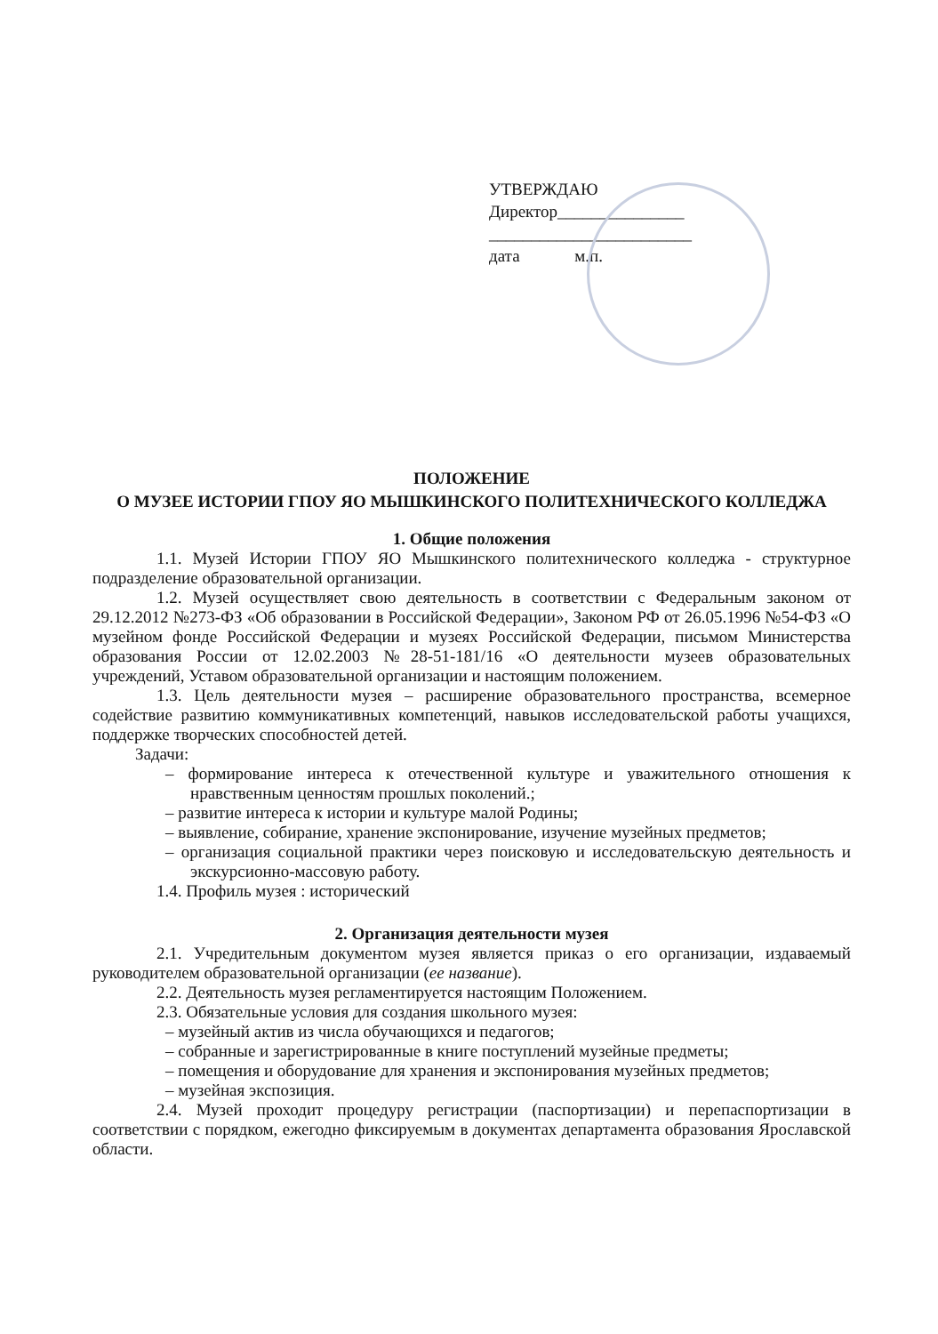УТВЕРЖДАЮ
Директор_______________
________________________
дата м.п.
ПОЛОЖЕНИЕ
О МУЗЕЕ ИСТОРИИ ГПОУ ЯО МЫШКИНСКОГО ПОЛИТЕХНИЧЕСКОГО КОЛЛЕДЖА
1. Общие положения
1.1. Музей Истории ГПОУ ЯО Мышкинского политехнического колледжа - структурное подразделение образовательной организации.
1.2. Музей осуществляет свою деятельность в соответствии с Федеральным законом от 29.12.2012 №273-ФЗ «Об образовании в Российской Федерации», Законом РФ от 26.05.1996 №54-ФЗ «О музейном фонде Российской Федерации и музеях Российской Федерации, письмом Министерства образования России от 12.02.2003 №28-51-181/16 «О деятельности музеев образовательных учреждений, Уставом образовательной организации и настоящим положением.
1.3. Цель деятельности музея – расширение образовательного пространства, всемерное содействие развитию коммуникативных компетенций, навыков исследовательской работы учащихся, поддержке творческих способностей детей.
Задачи:
– формирование интереса к отечественной культуре и уважительного отношения к нравственным ценностям прошлых поколений.;
– развитие интереса к истории и культуре малой Родины;
– выявление, собирание, хранение экспонирование, изучение музейных предметов;
– организация социальной практики через поисковую и исследовательскую деятельность и экскурсионно-массовую работу.
1.4. Профиль музея : исторический
2. Организация деятельности музея
2.1. Учредительным документом музея является приказ о его организации, издаваемый руководителем образовательной организации (ее название).
2.2. Деятельность музея регламентируется настоящим Положением.
2.3. Обязательные условия для создания школьного музея:
– музейный актив из числа обучающихся и педагогов;
– собранные и зарегистрированные в книге поступлений музейные предметы;
– помещения и оборудование для хранения и экспонирования музейных предметов;
– музейная экспозиция.
2.4. Музей проходит процедуру регистрации (паспортизации) и перепаспортизации в соответствии с порядком, ежегодно фиксируемым в документах департамента образования Ярославской области.